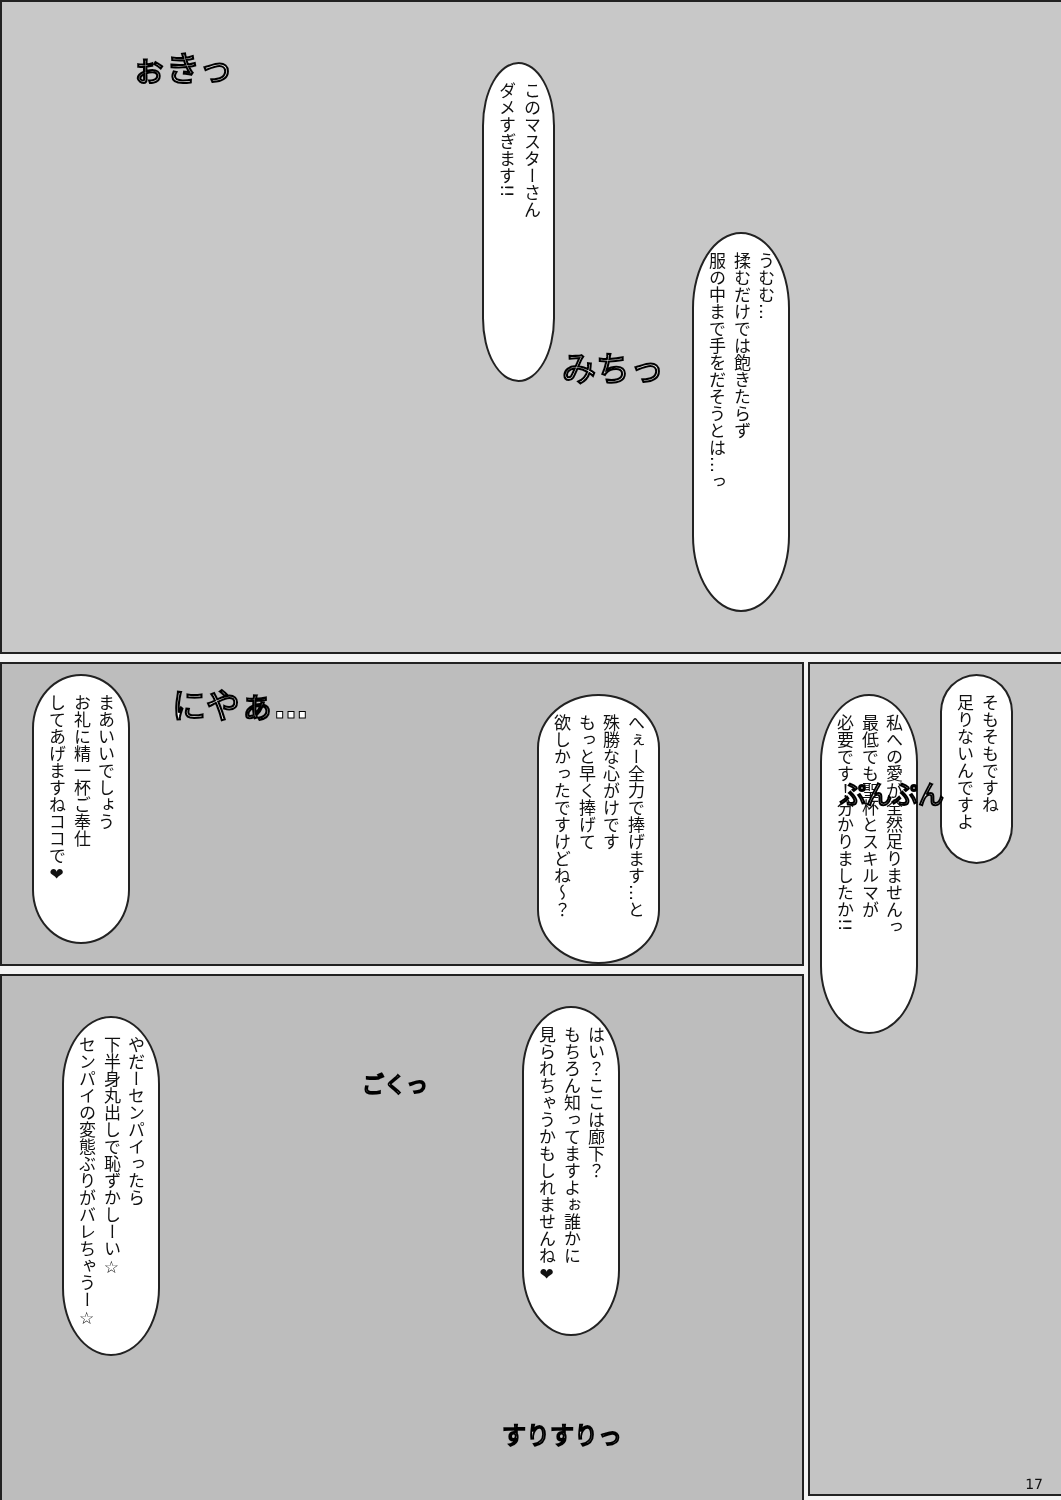このマスターさん
ダメすぎます!!
ぉきっ
うむむ…
揉むだけでは飽きたらず
服の中まで手をだそうとは…っ
みちっ
そもそもですね
足りないんですよ
私への愛が全然足りませんっ
最低でも聖杯とスキルマが
必要です！分かりましたか!!
ぷんぷん
へぇー全力で捧げます…と
殊勝な心がけです
もっと早く捧げて
欲しかったですけどね～？
にやぁ…
まあいいでしょう
お礼に精一杯ご奉仕
してあげますねココで❤
はい？ここは廊下？
もちろん知ってますよぉ誰かに
見られちゃうかもしれませんね❤
ごくっ
やだーセンパイったら
下半身丸出しで恥ずかしーい☆
センパイの変態ぶりがバレちゃうー☆
すりすりっ
17